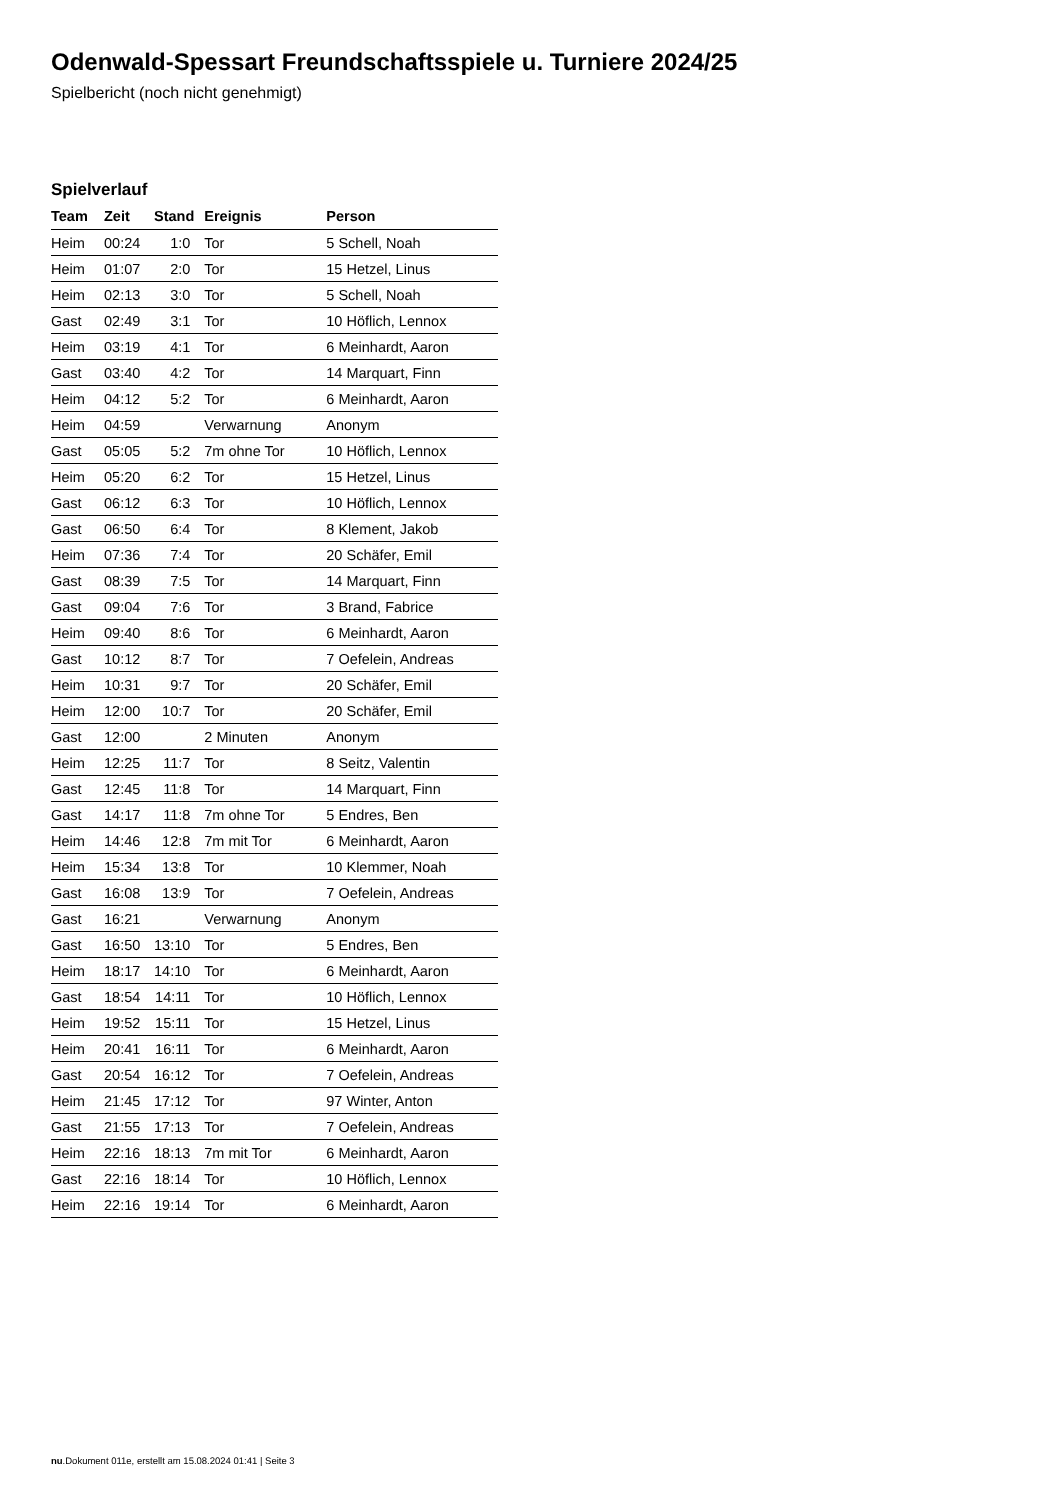Odenwald-Spessart Freundschaftsspiele u. Turniere 2024/25
Spielbericht (noch nicht genehmigt)
Spielverlauf
| Team | Zeit | Stand | Ereignis | Person |
| --- | --- | --- | --- | --- |
| Heim | 00:24 | 1:0 | Tor | 5 Schell, Noah |
| Heim | 01:07 | 2:0 | Tor | 15 Hetzel, Linus |
| Heim | 02:13 | 3:0 | Tor | 5 Schell, Noah |
| Gast | 02:49 | 3:1 | Tor | 10 Höflich, Lennox |
| Heim | 03:19 | 4:1 | Tor | 6 Meinhardt, Aaron |
| Gast | 03:40 | 4:2 | Tor | 14 Marquart, Finn |
| Heim | 04:12 | 5:2 | Tor | 6 Meinhardt, Aaron |
| Heim | 04:59 | | Verwarnung | Anonym |
| Gast | 05:05 | 5:2 | 7m ohne Tor | 10 Höflich, Lennox |
| Heim | 05:20 | 6:2 | Tor | 15 Hetzel, Linus |
| Gast | 06:12 | 6:3 | Tor | 10 Höflich, Lennox |
| Gast | 06:50 | 6:4 | Tor | 8 Klement, Jakob |
| Heim | 07:36 | 7:4 | Tor | 20 Schäfer, Emil |
| Gast | 08:39 | 7:5 | Tor | 14 Marquart, Finn |
| Gast | 09:04 | 7:6 | Tor | 3 Brand, Fabrice |
| Heim | 09:40 | 8:6 | Tor | 6 Meinhardt, Aaron |
| Gast | 10:12 | 8:7 | Tor | 7 Oefelein, Andreas |
| Heim | 10:31 | 9:7 | Tor | 20 Schäfer, Emil |
| Heim | 12:00 | 10:7 | Tor | 20 Schäfer, Emil |
| Gast | 12:00 | | 2 Minuten | Anonym |
| Heim | 12:25 | 11:7 | Tor | 8 Seitz, Valentin |
| Gast | 12:45 | 11:8 | Tor | 14 Marquart, Finn |
| Gast | 14:17 | 11:8 | 7m ohne Tor | 5 Endres, Ben |
| Heim | 14:46 | 12:8 | 7m mit Tor | 6 Meinhardt, Aaron |
| Heim | 15:34 | 13:8 | Tor | 10 Klemmer, Noah |
| Gast | 16:08 | 13:9 | Tor | 7 Oefelein, Andreas |
| Gast | 16:21 | | Verwarnung | Anonym |
| Gast | 16:50 | 13:10 | Tor | 5 Endres, Ben |
| Heim | 18:17 | 14:10 | Tor | 6 Meinhardt, Aaron |
| Gast | 18:54 | 14:11 | Tor | 10 Höflich, Lennox |
| Heim | 19:52 | 15:11 | Tor | 15 Hetzel, Linus |
| Heim | 20:41 | 16:11 | Tor | 6 Meinhardt, Aaron |
| Gast | 20:54 | 16:12 | Tor | 7 Oefelein, Andreas |
| Heim | 21:45 | 17:12 | Tor | 97 Winter, Anton |
| Gast | 21:55 | 17:13 | Tor | 7 Oefelein, Andreas |
| Heim | 22:16 | 18:13 | 7m mit Tor | 6 Meinhardt, Aaron |
| Gast | 22:16 | 18:14 | Tor | 10 Höflich, Lennox |
| Heim | 22:16 | 19:14 | Tor | 6 Meinhardt, Aaron |
nu.Dokument 011e, erstellt am 15.08.2024 01:41 | Seite 3